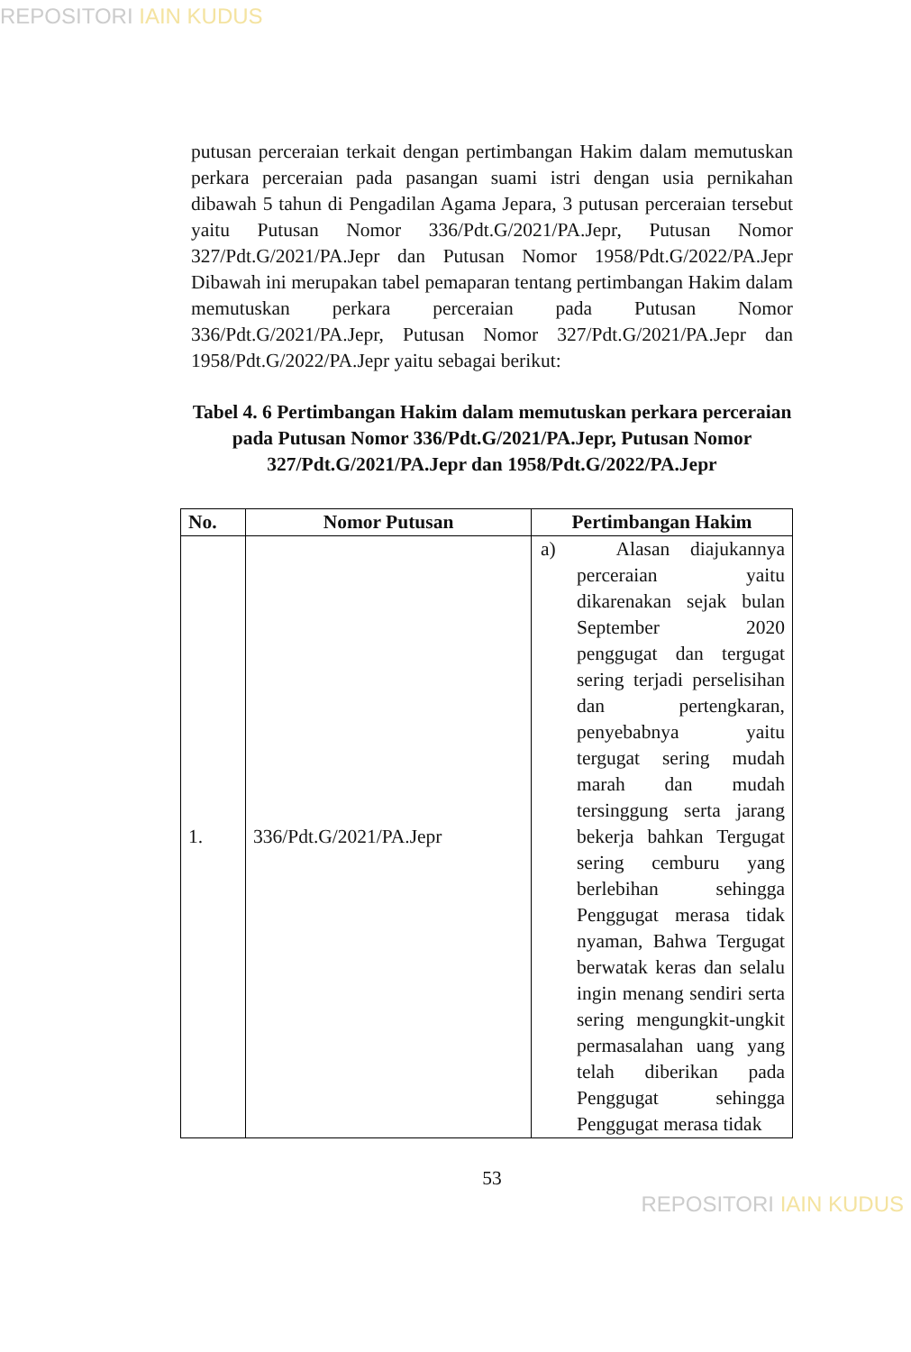REPOSITORI IAIN KUDUS
putusan perceraian terkait dengan pertimbangan Hakim dalam memutuskan perkara perceraian pada pasangan suami istri dengan usia pernikahan dibawah 5 tahun di Pengadilan Agama Jepara, 3 putusan perceraian tersebut yaitu Putusan Nomor 336/Pdt.G/2021/PA.Jepr, Putusan Nomor 327/Pdt.G/2021/PA.Jepr dan Putusan Nomor 1958/Pdt.G/2022/PA.Jepr Dibawah ini merupakan tabel pemaparan tentang pertimbangan Hakim dalam memutuskan perkara perceraian pada Putusan Nomor 336/Pdt.G/2021/PA.Jepr, Putusan Nomor 327/Pdt.G/2021/PA.Jepr dan 1958/Pdt.G/2022/PA.Jepr yaitu sebagai berikut:
Tabel 4. 6 Pertimbangan Hakim dalam memutuskan perkara perceraian pada Putusan Nomor 336/Pdt.G/2021/PA.Jepr, Putusan Nomor 327/Pdt.G/2021/PA.Jepr dan 1958/Pdt.G/2022/PA.Jepr
| No. | Nomor Putusan | Pertimbangan Hakim |
| --- | --- | --- |
| 1. | 336/Pdt.G/2021/PA.Jepr | a) Alasan diajukannya perceraian yaitu dikarenakan sejak bulan September 2020 penggugat dan tergugat sering terjadi perselisihan dan pertengkaran, penyebabnya yaitu tergugat sering mudah marah dan mudah tersinggung serta jarang bekerja bahkan Tergugat sering cemburu yang berlebihan sehingga Penggugat merasa tidak nyaman, Bahwa Tergugat berwatak keras dan selalu ingin menang sendiri serta sering mengungkit-ungkit permasalahan uang yang telah diberikan pada Penggugat sehingga Penggugat merasa tidak |
53
REPOSITORI IAIN KUDUS